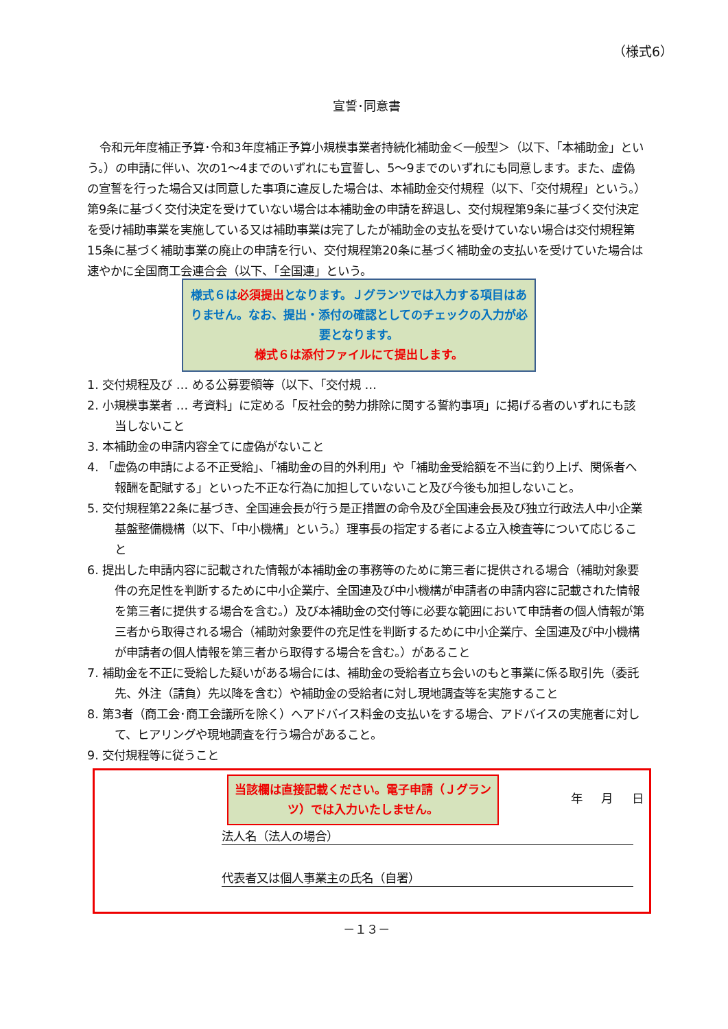（様式6）
宣誓･同意書
令和元年度補正予算･令和3年度補正予算小規模事業者持続化補助金＜一般型＞（以下、「本補助金」という。）の申請に伴い、次の1～4までのいずれにも宣誓し、5～9までのいずれにも同意します。また、虚偽の宣誓を行った場合又は同意した事項に違反した場合は、本補助金交付規程（以下、「交付規程」という。）第9条に基づく交付決定を受けていない場合は本補助金の申請を辞退し、交付規程第9条に基づく交付決定を受け補助事業を実施している又は補助事業は完了したが補助金の支払を受けていない場合は交付規程第15条に基づく補助事業の廃止の申請を行い、交付規程第20条に基づく補助金の支払いを受けていた場合は速やかに全国商工会連合会（以下、「全国連」という。
様式６は必須提出となります。Ｊグランツでは入力する項目はありません。なお、提出・添付の確認としてのチェックの入力が必要となります。
様式６は添付ファイルにて提出します。
1. 交付規程及び … める公募要領等（以下、「交付規 …
2. 小規模事業者 … 考資料」に定める「反社会的勢力排除に関する誓約事項」に掲げる者のいずれにも該当しないこと
3. 本補助金の申請内容全てに虚偽がないこと
4. 「虚偽の申請による不正受給」、「補助金の目的外利用」や「補助金受給額を不当に釣り上げ、関係者へ報酬を配賦する」といった不正な行為に加担していないこと及び今後も加担しないこと。
5. 交付規程第22条に基づき、全国連会長が行う是正措置の命令及び全国連会長及び独立行政法人中小企業基盤整備機構（以下、「中小機構」という。）理事長の指定する者による立入検査等について応じること
6. 提出した申請内容に記載された情報が本補助金の事務等のために第三者に提供される場合（補助対象要件の充足性を判断するために中小企業庁、全国連及び中小機構が申請者の申請内容に記載された情報を第三者に提供する場合を含む。）及び本補助金の交付等に必要な範囲において申請者の個人情報が第三者から取得される場合（補助対象要件の充足性を判断するために中小企業庁、全国連及び中小機構が申請者の個人情報を第三者から取得する場合を含む。）があること
7. 補助金を不正に受給した疑いがある場合には、補助金の受給者立ち会いのもと事業に係る取引先（委託先、外注（請負）先以降を含む）や補助金の受給者に対し現地調査等を実施すること
8. 第3者（商工会･商工会議所を除く）へアドバイス料金の支払いをする場合、アドバイスの実施者に対して、ヒアリングや現地調査を行う場合があること。
9. 交付規程等に従うこと
年 月 日
当該欄は直接記載ください。電子申請（Ｊグランツ）では入力いたしません。
法人名（法人の場合）
代表者又は個人事業主の氏名（自署）
－１３－